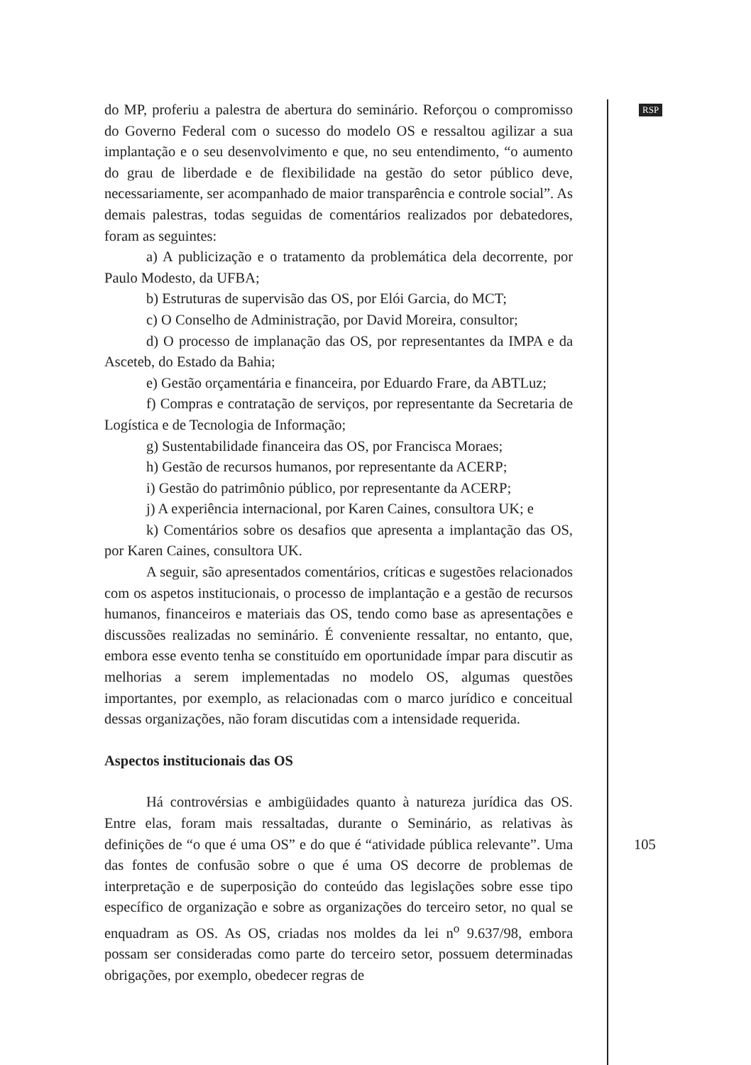RSP
do MP, proferiu a palestra de abertura do seminário. Reforçou o compromisso do Governo Federal com o sucesso do modelo OS e ressaltou agilizar a sua implantação e o seu desenvolvimento e que, no seu entendimento, “o aumento do grau de liberdade e de flexibilidade na gestão do setor público deve, necessariamente, ser acompanhado de maior transparência e controle social”. As demais palestras, todas seguidas de comentários realizados por debatedores, foram as seguintes:
a) A publicização e o tratamento da problemática dela decorrente, por Paulo Modesto, da UFBA;
b) Estruturas de supervisão das OS, por Elói Garcia, do MCT;
c) O Conselho de Administração, por David Moreira, consultor;
d) O processo de implanação das OS, por representantes da IMPA e da Asceteb, do Estado da Bahia;
e) Gestão orçamentária e financeira, por Eduardo Frare, da ABTLuz;
f) Compras e contratação de serviços, por representante da Secretaria de Logística e de Tecnologia de Informação;
g) Sustentabilidade financeira das OS, por Francisca Moraes;
h) Gestão de recursos humanos, por representante da ACERP;
i) Gestão do patrimônio público, por representante da ACERP;
j) A experiência internacional, por Karen Caines, consultora UK; e
k) Comentários sobre os desafios que apresenta a implantação das OS, por Karen Caines, consultora UK.
A seguir, são apresentados comentários, críticas e sugestões relacionados com os aspetos institucionais, o processo de implantação e a gestão de recursos humanos, financeiros e materiais das OS, tendo como base as apresentações e discussões realizadas no seminário. É conveniente ressaltar, no entanto, que, embora esse evento tenha se constituído em oportunidade ímpar para discutir as melhorias a serem implementadas no modelo OS, algumas questões importantes, por exemplo, as relacionadas com o marco jurídico e conceitual dessas organizações, não foram discutidas com a intensidade requerida.
Aspectos institucionais das OS
Há controvérsias e ambigüidades quanto à natureza jurídica das OS. Entre elas, foram mais ressaltadas, durante o Seminário, as relativas às definições de “o que é uma OS” e do que é “atividade pública relevante”. Uma das fontes de confusão sobre o que é uma OS decorre de problemas de interpretação e de superposição do conteúdo das legislações sobre esse tipo específico de organização e sobre as organizações do terceiro setor, no qual se enquadram as OS. As OS, criadas nos moldes da lei n<sup>o</sup> 9.637/98, embora possam ser consideradas como parte do terceiro setor, possuem determinadas obrigações, por exemplo, obedecer regras de
105